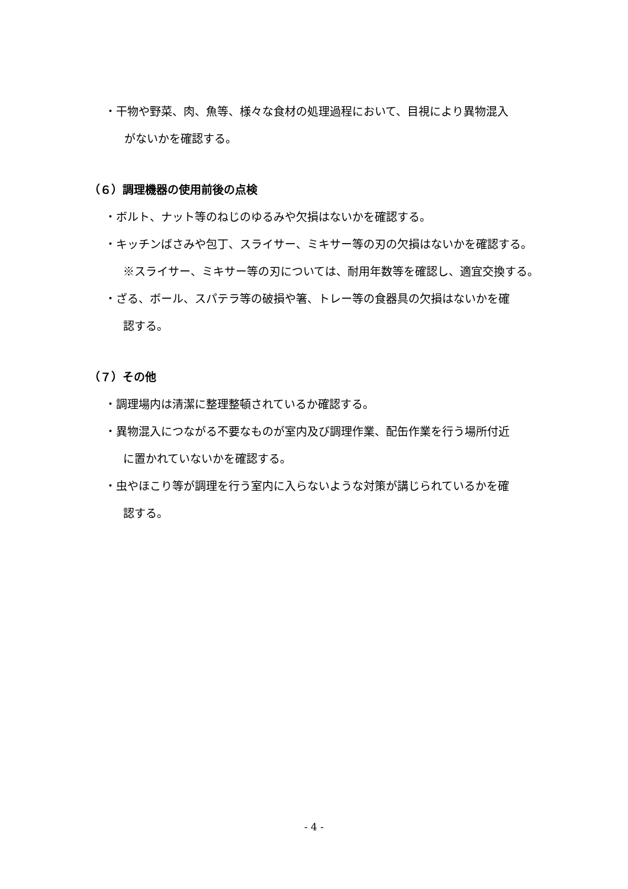・干物や野菜、肉、魚等、様々な食材の処理過程において、目視により異物混入
がないかを確認する。
（６）調理機器の使用前後の点検
・ボルト、ナット等のねじのゆるみや欠損はないかを確認する。
・キッチンばさみや包丁、スライサー、ミキサー等の刃の欠損はないかを確認する。
※スライサー、ミキサー等の刃については、耐用年数等を確認し、適宜交換する。
・ざる、ボール、スパテラ等の破損や箸、トレー等の食器具の欠損はないかを確
認する。
（７）その他
・調理場内は清潔に整理整頓されているか確認する。
・異物混入につながる不要なものが室内及び調理作業、配缶作業を行う場所付近
に置かれていないかを確認する。
・虫やほこり等が調理を行う室内に入らないような対策が講じられているかを確
認する。
- 4 -